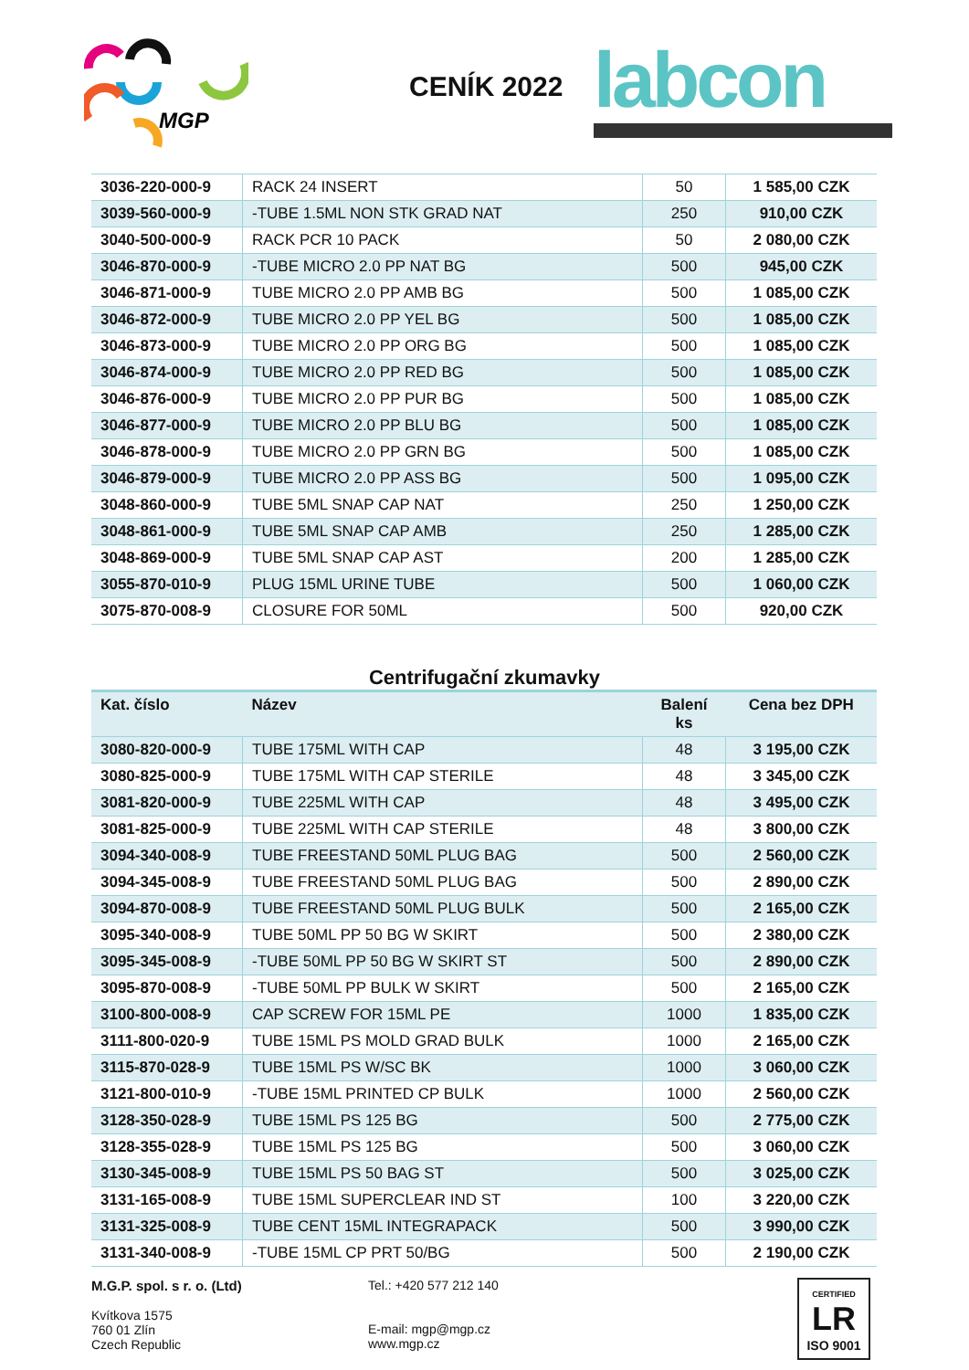MGP
CENÍK 2022 labcon
| 3036-220-000-9 | RACK 24 INSERT | 50 | 1 585,00 CZK |
| 3039-560-000-9 | -TUBE 1.5ML NON STK GRAD NAT | 250 | 910,00 CZK |
| 3040-500-000-9 | RACK PCR 10 PACK | 50 | 2 080,00 CZK |
| 3046-870-000-9 | -TUBE MICRO 2.0 PP NAT BG | 500 | 945,00 CZK |
| 3046-871-000-9 | TUBE MICRO 2.0 PP AMB BG | 500 | 1 085,00 CZK |
| 3046-872-000-9 | TUBE MICRO 2.0 PP YEL BG | 500 | 1 085,00 CZK |
| 3046-873-000-9 | TUBE MICRO 2.0 PP ORG BG | 500 | 1 085,00 CZK |
| 3046-874-000-9 | TUBE MICRO 2.0 PP RED BG | 500 | 1 085,00 CZK |
| 3046-876-000-9 | TUBE MICRO 2.0 PP PUR BG | 500 | 1 085,00 CZK |
| 3046-877-000-9 | TUBE MICRO 2.0 PP BLU BG | 500 | 1 085,00 CZK |
| 3046-878-000-9 | TUBE MICRO 2.0 PP GRN BG | 500 | 1 085,00 CZK |
| 3046-879-000-9 | TUBE MICRO 2.0 PP ASS BG | 500 | 1 095,00 CZK |
| 3048-860-000-9 | TUBE 5ML SNAP CAP NAT | 250 | 1 250,00 CZK |
| 3048-861-000-9 | TUBE 5ML SNAP CAP AMB | 250 | 1 285,00 CZK |
| 3048-869-000-9 | TUBE 5ML SNAP CAP AST | 200 | 1 285,00 CZK |
| 3055-870-010-9 | PLUG 15ML URINE TUBE | 500 | 1 060,00 CZK |
| 3075-870-008-9 | CLOSURE FOR 50ML | 500 | 920,00 CZK |
Centrifugační zkumavky
| Kat. číslo | Název | Balení ks | Cena bez DPH |
| --- | --- | --- | --- |
| 3080-820-000-9 | TUBE 175ML WITH CAP | 48 | 3 195,00 CZK |
| 3080-825-000-9 | TUBE 175ML WITH CAP STERILE | 48 | 3 345,00 CZK |
| 3081-820-000-9 | TUBE 225ML WITH CAP | 48 | 3 495,00 CZK |
| 3081-825-000-9 | TUBE 225ML WITH CAP STERILE | 48 | 3 800,00 CZK |
| 3094-340-008-9 | TUBE FREESTAND 50ML PLUG BAG | 500 | 2 560,00 CZK |
| 3094-345-008-9 | TUBE FREESTAND 50ML PLUG BAG | 500 | 2 890,00 CZK |
| 3094-870-008-9 | TUBE FREESTAND 50ML PLUG BULK | 500 | 2 165,00 CZK |
| 3095-340-008-9 | TUBE 50ML PP 50 BG W SKIRT | 500 | 2 380,00 CZK |
| 3095-345-008-9 | -TUBE 50ML PP 50 BG W SKIRT ST | 500 | 2 890,00 CZK |
| 3095-870-008-9 | -TUBE 50ML PP BULK W SKIRT | 500 | 2 165,00 CZK |
| 3100-800-008-9 | CAP SCREW FOR 15ML PE | 1000 | 1 835,00 CZK |
| 3111-800-020-9 | TUBE 15ML PS MOLD GRAD BULK | 1000 | 2 165,00 CZK |
| 3115-870-028-9 | TUBE 15ML PS W/SC BK | 1000 | 3 060,00 CZK |
| 3121-800-010-9 | -TUBE 15ML PRINTED CP BULK | 1000 | 2 560,00 CZK |
| 3128-350-028-9 | TUBE 15ML PS 125 BG | 500 | 2 775,00 CZK |
| 3128-355-028-9 | TUBE 15ML PS 125 BG | 500 | 3 060,00 CZK |
| 3130-345-008-9 | TUBE 15ML PS 50 BAG ST | 500 | 3 025,00 CZK |
| 3131-165-008-9 | TUBE 15ML SUPERCLEAR IND ST | 100 | 3 220,00 CZK |
| 3131-325-008-9 | TUBE CENT 15ML INTEGRAPACK | 500 | 3 990,00 CZK |
| 3131-340-008-9 | -TUBE 15ML CP PRT 50/BG | 500 | 2 190,00 CZK |
M.G.P. spol. s r. o. (Ltd)
Kvítkova 1575
760 01 Zlín
Czech Republic
Tel.: +420 577 212 140
E-mail: mgp@mgp.cz
www.mgp.cz
CERTIFIED LR
ISO 9001